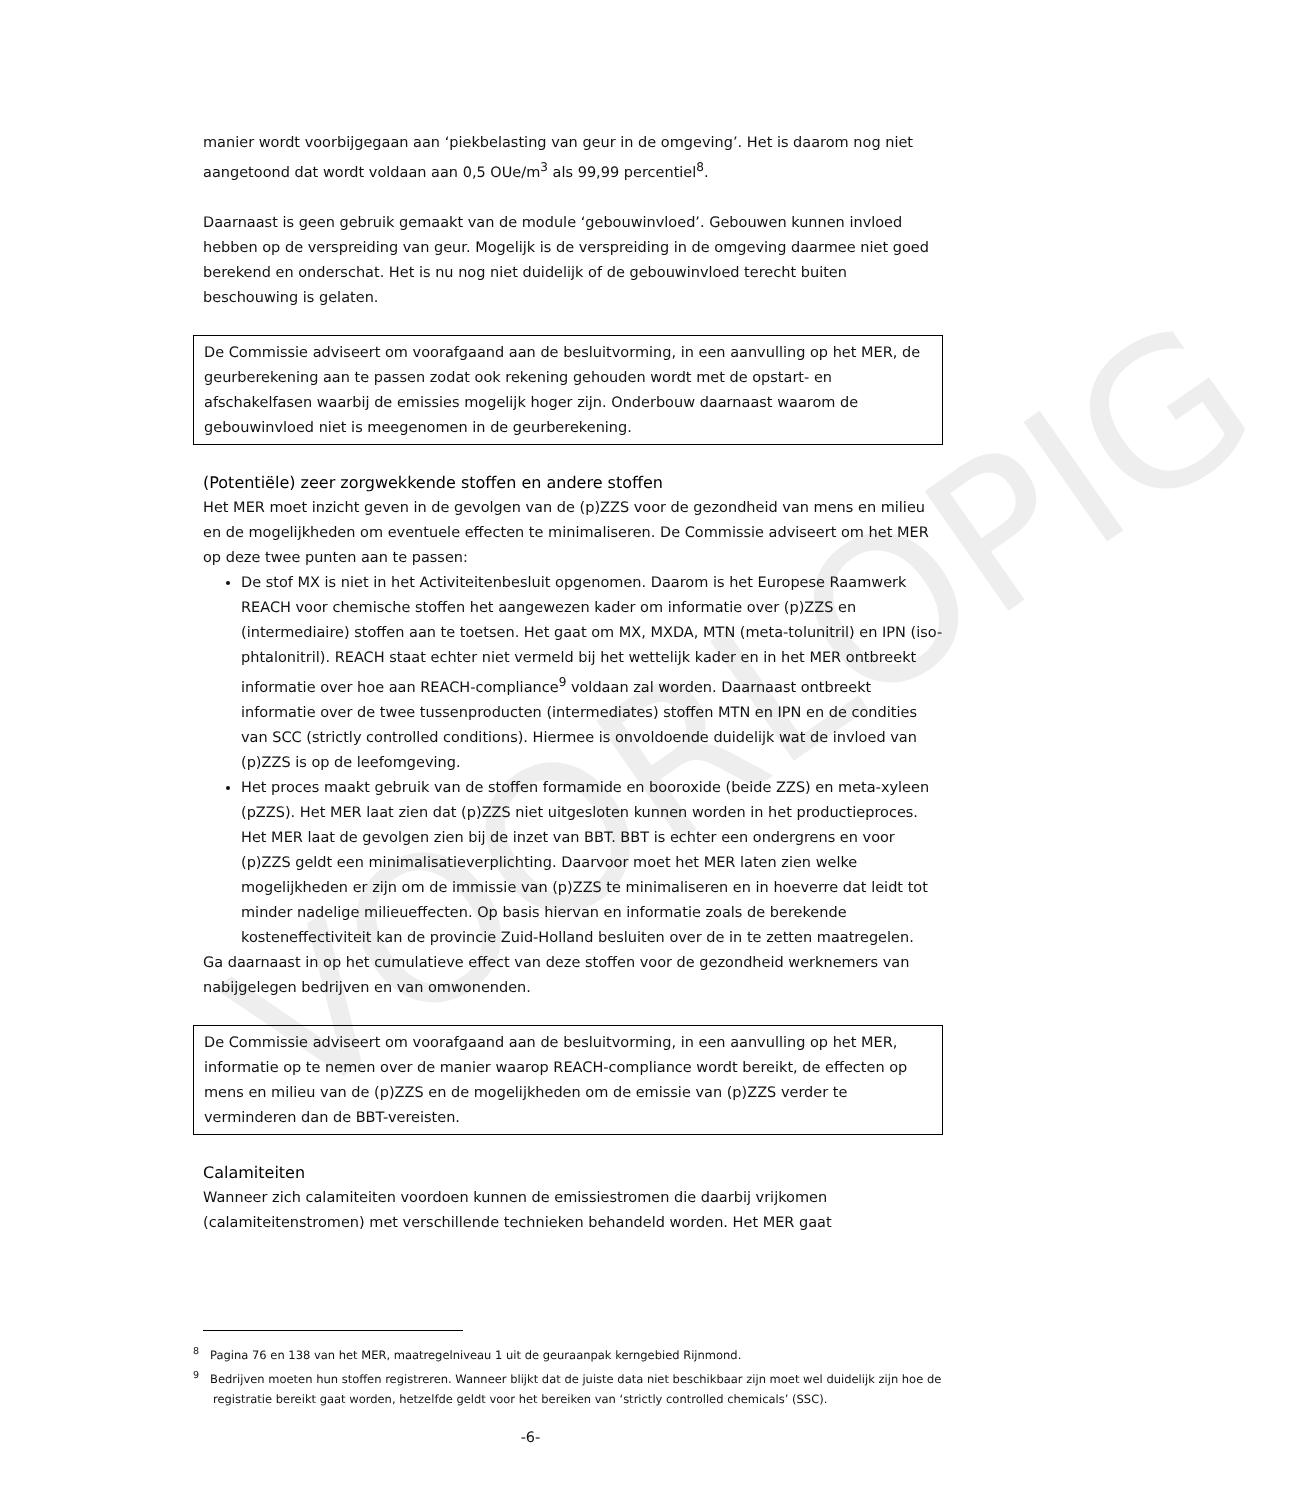VOORLOPIG
manier wordt voorbijgegaan aan ‘piekbelasting van geur in de omgeving’. Het is daarom nog niet aangetoond dat wordt voldaan aan 0,5 OUe/m<sup>3</sup> als 99,99 percentiel<sup>8</sup>.
Daarnaast is geen gebruik gemaakt van de module ‘gebouwinvloed’. Gebouwen kunnen invloed hebben op de verspreiding van geur. Mogelijk is de verspreiding in de omgeving daarmee niet goed berekend en onderschat. Het is nu nog niet duidelijk of de gebouwinvloed terecht buiten beschouwing is gelaten.
De Commissie adviseert om voorafgaand aan de besluitvorming, in een aanvulling op het MER, de geurberekening aan te passen zodat ook rekening gehouden wordt met de opstart- en afschakelfasen waarbij de emissies mogelijk hoger zijn. Onderbouw daarnaast waarom de gebouwinvloed niet is meegenomen in de geurberekening.
(Potentiële) zeer zorgwekkende stoffen en andere stoffen
Het MER moet inzicht geven in de gevolgen van de (p)ZZS voor de gezondheid van mens en milieu en de mogelijkheden om eventuele effecten te minimaliseren. De Commissie adviseert om het MER op deze twee punten aan te passen:
De stof MX is niet in het Activiteitenbesluit opgenomen. Daarom is het Europese Raamwerk REACH voor chemische stoffen het aangewezen kader om informatie over (p)ZZS en (intermediaire) stoffen aan te toetsen. Het gaat om MX, MXDA, MTN (meta-tolunitril) en IPN (iso-phtalonitril). REACH staat echter niet vermeld bij het wettelijk kader en in het MER ontbreekt informatie over hoe aan REACH-compliance<sup>9</sup> voldaan zal worden. Daarnaast ontbreekt informatie over de twee tussenproducten (intermediates) stoffen MTN en IPN en de condities van SCC (strictly controlled conditions). Hiermee is onvoldoende duidelijk wat de invloed van (p)ZZS is op de leefomgeving.
Het proces maakt gebruik van de stoffen formamide en booroxide (beide ZZS) en meta-xyleen (pZZS). Het MER laat zien dat (p)ZZS niet uitgesloten kunnen worden in het productieproces. Het MER laat de gevolgen zien bij de inzet van BBT. BBT is echter een ondergrens en voor (p)ZZS geldt een minimalisatieverplichting. Daarvoor moet het MER laten zien welke mogelijkheden er zijn om de immissie van (p)ZZS te minimaliseren en in hoeverre dat leidt tot minder nadelige milieueffecten. Op basis hiervan en informatie zoals de berekende kosteneffectiviteit kan de provincie Zuid-Holland besluiten over de in te zetten maatregelen.
Ga daarnaast in op het cumulatieve effect van deze stoffen voor de gezondheid werknemers van nabijgelegen bedrijven en van omwonenden.
De Commissie adviseert om voorafgaand aan de besluitvorming, in een aanvulling op het MER, informatie op te nemen over de manier waarop REACH-compliance wordt bereikt, de effecten op mens en milieu van de (p)ZZS en de mogelijkheden om de emissie van (p)ZZS verder te verminderen dan de BBT-vereisten.
Calamiteiten
Wanneer zich calamiteiten voordoen kunnen de emissiestromen die daarbij vrijkomen (calamiteitenstromen) met verschillende technieken behandeld worden. Het MER gaat
<sup>8</sup> Pagina 76 en 138 van het MER, maatregelniveau 1 uit de geuraanpak kerngebied Rijnmond.
<sup>9</sup> Bedrijven moeten hun stoffen registreren. Wanneer blijkt dat de juiste data niet beschikbaar zijn moet wel duidelijk zijn hoe de registratie bereikt gaat worden, hetzelfde geldt voor het bereiken van ‘strictly controlled chemicals’ (SSC).
-6-